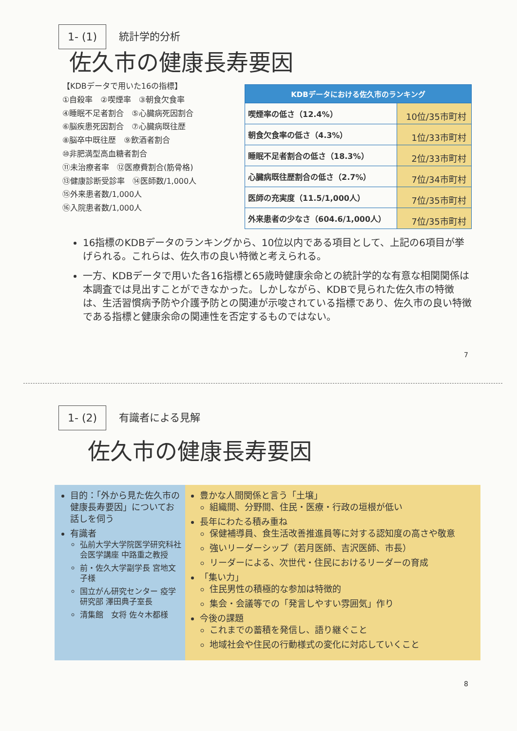1- (1) 統計学的分析
佐久市の健康長寿要因
【KDBデータで用いた16の指標】
①自殺率　②喫煙率　③朝食欠食率
④睡眠不足者割合　⑤心臓病死因割合
⑥脳疾患死因割合　⑦心臓病既往歴
⑧脳卒中既往歴　⑨飲酒者割合
⑩非肥満型高血糖者割合
⑪未治療者率　⑫医療費割合(筋骨格)
⑬健康診断受診率　⑭医師数/1,000人
⑮外来患者数/1,000人
⑯入院患者数/1,000人
| KDBデータにおける佐久市のランキング | |
| --- | --- |
| 喫煙率の低さ（12.4%） | 10位/35市町村 |
| 朝食欠食率の低さ（4.3%） | 1位/33市町村 |
| 睡眠不足者割合の低さ（18.3%） | 2位/33市町村 |
| 心臓病既往歴割合の低さ（2.7%） | 7位/34市町村 |
| 医師の充実度（11.5/1,000人） | 7位/35市町村 |
| 外来患者の少なさ（604.6/1,000人） | 7位/35市町村 |
16指標のKDBデータのランキングから、10位以内である項目として、上記の6項目が挙げられる。これらは、佐久市の良い特徴と考えられる。
一方、KDBデータで用いた各16指標と65歳時健康余命との統計学的な有意な相関関係は本調査では見出すことができなかった。しかしながら、KDBで見られた佐久市の特徴は、生活習慣病予防や介護予防との関連が示唆されている指標であり、佐久市の良い特徴である指標と健康余命の関連性を否定するものではない。
7
1- (2) 有識者による見解
佐久市の健康長寿要因
目的：「外から見た佐久市の健康長寿要因」についてお話しを伺う
有識者
弘前大学大学院医学研究科社会医学講座 中路重之教授
前・佐久大学副学長 宮地文子様
国立がん研究センター 疫学研究部 澤田典子室長
清集館　女将 佐々木都様
豊かな人間関係と言う「土壌」
組織間、分野間、住民・医療・行政の垣根が低い
長年にわたる積み重ね
保健補導員、食生活改善推進員等に対する認知度の高さや敬意
強いリーダーシップ（若月医師、吉沢医師、市長）
リーダーによる、次世代・住民におけるリーダーの育成
「集い力」
住民男性の積極的な参加は特徴的
集会・会議等での「発言しやすい雰囲気」作り
今後の課題
これまでの蓄積を発信し、語り継ぐこと
地域社会や住民の行動様式の変化に対応していくこと
8